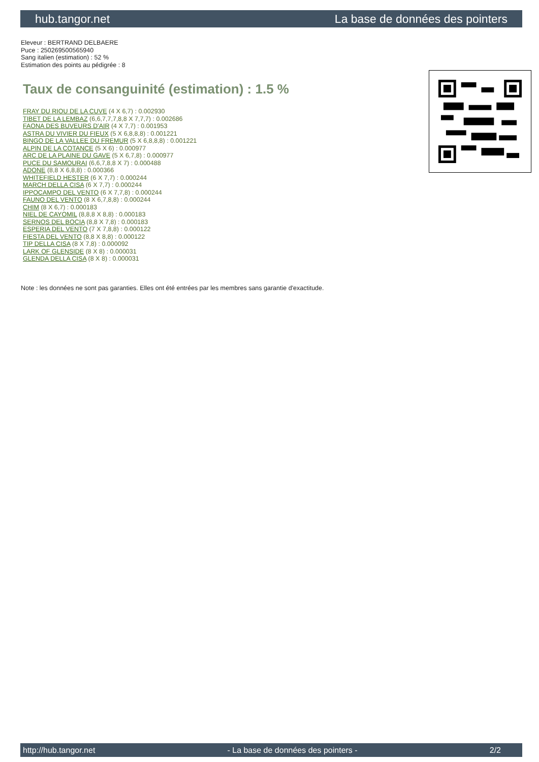hub.tangor.net La base de données des pointers
Eleveur : BERTRAND DELBAERE
Puce : 250269500565940
Sang italien (estimation) : 52 %
Estimation des points au pédigrée : 8
Taux de consanguinité (estimation) : 1.5 %
FRAY DU RIOU DE LA CUVE (4 X 6,7) : 0.002930
TIBET DE LA LEMBAZ (6,6,7,7,7,8,8 X 7,7,7) : 0.002686
FAONA DES BUVEURS D'AIR (4 X 7,7) : 0.001953
ASTRA DU VIVIER DU FIEUX (5 X 6,8,8,8) : 0.001221
BINGO DE LA VALLEE DU FREMUR (5 X 6,8,8,8) : 0.001221
ALPIN DE LA COTANCE (5 X 6) : 0.000977
ARC DE LA PLAINE DU GAVE (5 X 6,7,8) : 0.000977
PUCE DU SAMOURAI (6,6,7,8,8 X 7) : 0.000488
ADONE (8,8 X 6,8,8) : 0.000366
WHITEFIELD HESTER (6 X 7,7) : 0.000244
MARCH DELLA CISA (6 X 7,7) : 0.000244
IPPOCAMPO DEL VENTO (6 X 7,7,8) : 0.000244
FAUNO DEL VENTO (8 X 6,7,8,8) : 0.000244
CHIM (8 X 6,7) : 0.000183
NIEL DE CAYOMIL (8,8,8 X 8,8) : 0.000183
SERNOS DEL BOCIA (8,8 X 7,8) : 0.000183
ESPERIA DEL VENTO (7 X 7,8,8) : 0.000122
FIESTA DEL VENTO (8,8 X 8,8) : 0.000122
TIP DELLA CISA (8 X 7,8) : 0.000092
LARK OF GLENSIDE (8 X 8) : 0.000031
GLENDA DELLA CISA (8 X 8) : 0.000031
Note : les données ne sont pas garanties. Elles ont été entrées par les membres sans garantie d'exactitude.
http://hub.tangor.net - La base de données des pointers - 2/2